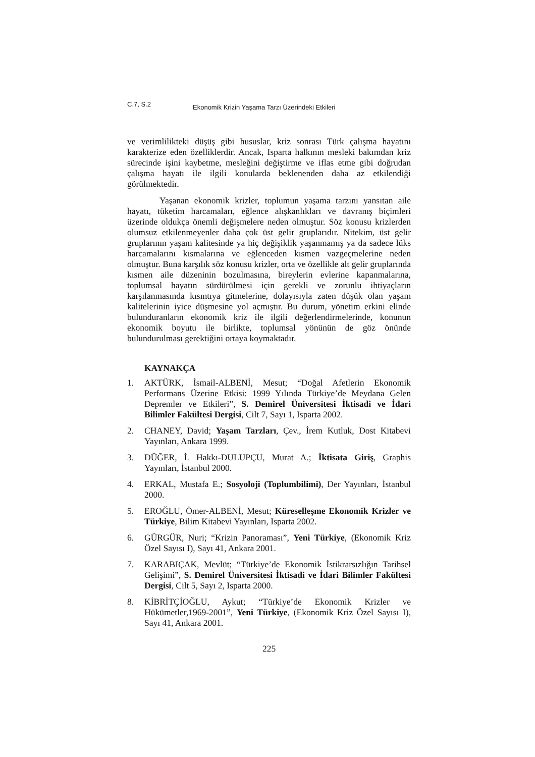C.7, S.2 Ekonomik Krizin Yaşama Tarzı Üzerindeki Etkileri
ve verimlilikteki düşüş gibi hususlar, kriz sonrası Türk çalışma hayatını karakterize eden özelliklerdir. Ancak, Isparta halkının mesleki bakımdan kriz sürecinde işini kaybetme, mesleğini değiştirme ve iflas etme gibi doğrudan çalışma hayatı ile ilgili konularda beklenenden daha az etkilendiği görülmektedir.
Yaşanan ekonomik krizler, toplumun yaşama tarzını yansıtan aile hayatı, tüketim harcamaları, eğlence alışkanlıkları ve davranış biçimleri üzerinde oldukça önemli değişmelere neden olmuştur. Söz konusu krizlerden olumsuz etkilenmeyenler daha çok üst gelir gruplarıdır. Nitekim, üst gelir gruplarının yaşam kalitesinde ya hiç değişiklik yaşanmamış ya da sadece lüks harcamalarını kısmalarına ve eğlenceden kısmen vazgeçmelerine neden olmuştur. Buna karşılık söz konusu krizler, orta ve özellikle alt gelir gruplarında kısmen aile düzeninin bozulmasına, bireylerin evlerine kapanmalarına, toplumsal hayatın sürdürülmesi için gerekli ve zorunlu ihtiyaçların karşılanmasında kısıntıya gitmelerine, dolayısıyla zaten düşük olan yaşam kalitelerinin iyice düşmesine yol açmıştır. Bu durum, yönetim erkini elinde bulunduranların ekonomik kriz ile ilgili değerlendirmelerinde, konunun ekonomik boyutu ile birlikte, toplumsal yönünün de göz önünde bulundurulması gerektiğini ortaya koymaktadır.
KAYNAKÇA
1. AKTÜRK, İsmail-ALBENİ, Mesut; “Doğal Afetlerin Ekonomik Performans Üzerine Etkisi: 1999 Yılında Türkiye’de Meydana Gelen Depremler ve Etkileri”, S. Demirel Üniversitesi İktisadi ve İdari Bilimler Fakültesi Dergisi, Cilt 7, Sayı 1, Isparta 2002.
2. CHANEY, David; Yaşam Tarzları, Çev., İrem Kutluk, Dost Kitabevi Yayınları, Ankara 1999.
3. DÜĞER, İ. Hakkı-DULUPÇU, Murat A.; İktisata Giriş, Graphis Yayınları, İstanbul 2000.
4. ERKAL, Mustafa E.; Sosyoloji (Toplumbilimi), Der Yayınları, İstanbul 2000.
5. EROĞLU, Ömer-ALBENİ, Mesut; Küreselleşme Ekonomik Krizler ve Türkiye, Bilim Kitabevi Yayınları, Isparta 2002.
6. GÜRGÜR, Nuri; “Krizin Panoraması”, Yeni Türkiye, (Ekonomik Kriz Özel Sayısı I), Sayı 41, Ankara 2001.
7. KARABIÇAK, Mevlüt; “Türkiye’de Ekonomik İstikrarsızlığın Tarihsel Gelişimi”, S. Demirel Üniversitesi İktisadi ve İdari Bilimler Fakültesi Dergisi, Cilt 5, Sayı 2, Isparta 2000.
8. KİBRİTÇİOĞLU, Aykut; “Türkiye’de Ekonomik Krizler ve Hükümetler,1969-2001”, Yeni Türkiye, (Ekonomik Kriz Özel Sayısı I), Sayı 41, Ankara 2001.
225